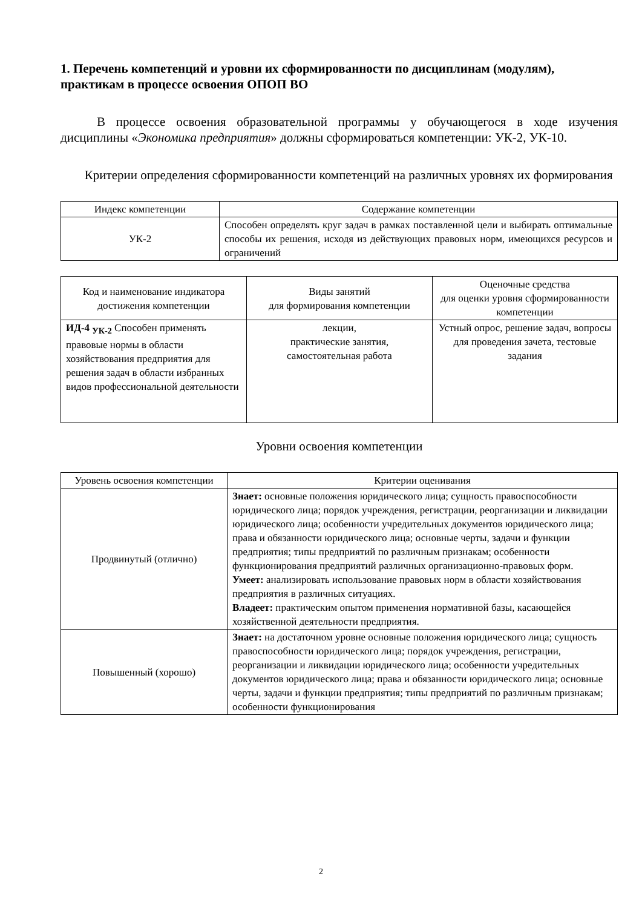1. Перечень компетенций и уровни их сформированности по дисциплинам (модулям), практикам в процессе освоения ОПОП ВО
В процессе освоения образовательной программы у обучающегося в ходе изучения дисциплины «Экономика предприятия» должны сформироваться компетенции: УК-2, УК-10.
Критерии определения сформированности компетенций на различных уровнях их формирования
| Индекс компетенции | Содержание компетенции |
| --- | --- |
| УК-2 | Способен определять круг задач в рамках поставленной цели и выбирать оптимальные способы их решения, исходя из действующих правовых норм, имеющихся ресурсов и ограничений |
| Код и наименование индикатора достижения компетенции | Виды занятий для формирования компетенции | Оценочные средства для оценки уровня сформированности компетенции |
| --- | --- | --- |
| ИД-4 <sub>УК-2</sub> Способен применять правовые нормы в области хозяйствования предприятия для решения задач в области избранных видов профессиональной деятельности | лекции, практические занятия, самостоятельная работа | Устный опрос, решение задач, вопросы для проведения зачета, тестовые задания |
Уровни освоения компетенции
| Уровень освоения компетенции | Критерии оценивания |
| --- | --- |
| Продвинутый (отлично) | Знает: основные положения юридического лица; сущность правоспособности юридического лица; порядок учреждения, регистрации, реорганизации и ликвидации юридического лица; особенности учредительных документов юридического лица; права и обязанности юридического лица; основные черты, задачи и функции предприятия; типы предприятий по различным признакам; особенности функционирования предприятий различных организационно-правовых форм. Умеет: анализировать использование правовых норм в области хозяйствования предприятия в различных ситуациях. Владеет: практическим опытом применения нормативной базы, касающейся хозяйственной деятельности предприятия. |
| Повышенный (хорошо) | Знает: на достаточном уровне основные положения юридического лица; сущность правоспособности юридического лица; порядок учреждения, регистрации, реорганизации и ликвидации юридического лица; особенности учредительных документов юридического лица; права и обязанности юридического лица; основные черты, задачи и функции предприятия; типы предприятий по различным признакам; особенности функционирования |
2